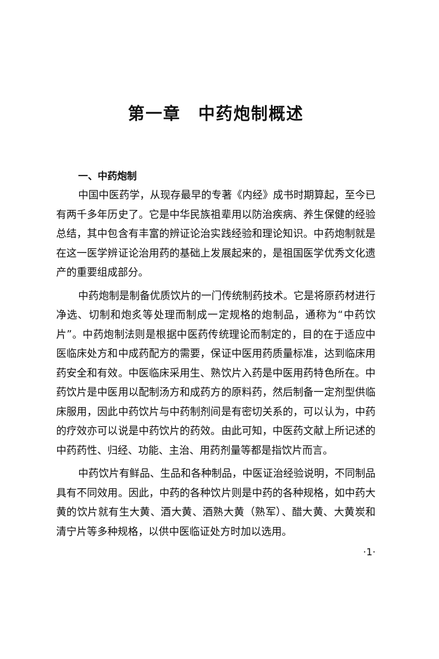第一章　中药炮制概述
一、中药炮制
中国中医药学，从现存最早的专著《内经》成书时期算起，至今已有两千多年历史了。它是中华民族祖辈用以防治疾病、养生保健的经验总结，其中包含有丰富的辨证论治实践经验和理论知识。中药炮制就是在这一医学辨证论治用药的基础上发展起来的，是祖国医学优秀文化遗产的重要组成部分。
中药炮制是制备优质饮片的一门传统制药技术。它是将原药材进行净选、切制和炮炙等处理而制成一定规格的炮制品，通称为“中药饮片”。中药炮制法则是根据中医药传统理论而制定的，目的在于适应中医临床处方和中成药配方的需要，保证中医用药质量标准，达到临床用药安全和有效。中医临床采用生、熟饮片入药是中医用药特色所在。中药饮片是中医用以配制汤方和成药方的原料药，然后制备一定剂型供临床服用，因此中药饮片与中药制剂间是有密切关系的，可以认为，中药的疗效亦可以说是中药饮片的药效。由此可知，中医药文献上所记述的中药药性、归经、功能、主治、用药剂量等都是指饮片而言。
中药饮片有鲜品、生品和各种制品，中医证治经验说明，不同制品具有不同效用。因此，中药的各种饮片则是中药的各种规格，如中药大黄的饮片就有生大黄、酒大黄、酒熟大黄（熟军）、醋大黄、大黄炭和清宁片等多种规格，以供中医临证处方时加以选用。
·1·